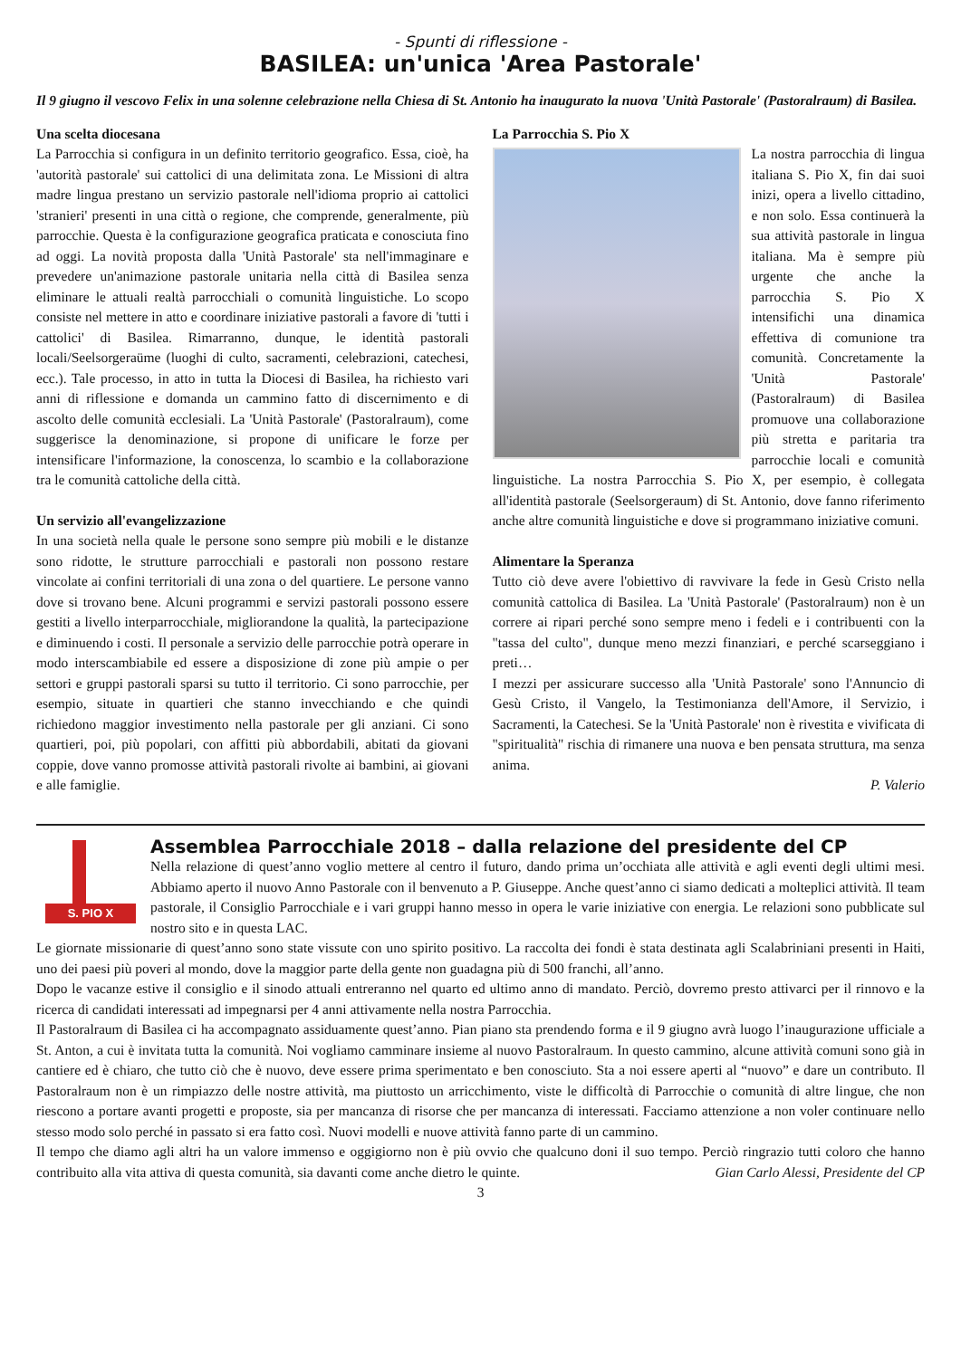- Spunti di riflessione -
BASILEA: un'unica 'Area Pastorale'
Il 9 giugno il vescovo Felix in una solenne celebrazione nella Chiesa di St. Antonio ha inaugurato la nuova 'Unità Pastorale' (Pastoralraum) di Basilea.
Una scelta diocesana
La Parrocchia si configura in un definito territorio geografico. Essa, cioè, ha 'autorità pastorale' sui cattolici di una delimitata zona. Le Missioni di altra madre lingua prestano un servizio pastorale nell'idioma proprio ai cattolici 'stranieri' presenti in una città o regione, che comprende, generalmente, più parrocchie. Questa è la configurazione geografica praticata e conosciuta fino ad oggi. La novità proposta dalla 'Unità Pastorale' sta nell'immaginare e prevedere un'animazione pastorale unitaria nella città di Basilea senza eliminare le attuali realtà parrocchiali o comunità linguistiche. Lo scopo consiste nel mettere in atto e coordinare iniziative pastorali a favore di 'tutti i cattolici' di Basilea. Rimarranno, dunque, le identità pastorali locali/Seelsorgeraüme (luoghi di culto, sacramenti, celebrazioni, catechesi, ecc.). Tale processo, in atto in tutta la Diocesi di Basilea, ha richiesto vari anni di riflessione e domanda un cammino fatto di discernimento e di ascolto delle comunità ecclesiali. La 'Unità Pastorale' (Pastoralraum), come suggerisce la denominazione, si propone di unificare le forze per intensificare l'informazione, la conoscenza, lo scambio e la collaborazione tra le comunità cattoliche della città.
Un servizio all'evangelizzazione
In una società nella quale le persone sono sempre più mobili e le distanze sono ridotte, le strutture parrocchiali e pastorali non possono restare vincolate ai confini territoriali di una zona o del quartiere. Le persone vanno dove si trovano bene. Alcuni programmi e servizi pastorali possono essere gestiti a livello interparrocchiale, migliorandone la qualità, la partecipazione e diminuendo i costi. Il personale a servizio delle parrocchie potrà operare in modo interscambiabile ed essere a disposizione di zone più ampie o per settori e gruppi pastorali sparsi su tutto il territorio. Ci sono parrocchie, per esempio, situate in quartieri che stanno invecchiando e che quindi richiedono maggior investimento nella pastorale per gli anziani. Ci sono quartieri, poi, più popolari, con affitti più abbordabili, abitati da giovani coppie, dove vanno promosse attività pastorali rivolte ai bambini, ai giovani e alle famiglie.
La Parrocchia S. Pio X
La nostra parrocchia di lingua italiana S. Pio X, fin dai suoi inizi, opera a livello cittadino, e non solo. Essa continuerà la sua attività pastorale in lingua italiana. Ma è sempre più urgente che anche la parrocchia S. Pio X intensifichi una dinamica effettiva di comunione tra comunità. Concretamente la 'Unità Pastorale' (Pastoralraum) di Basilea promuove una collaborazione più stretta e paritaria tra parrocchie locali e comunità linguistiche. La nostra Parrocchia S. Pio X, per esempio, è collegata all'identità pastorale (Seelsorgeraum) di St. Antonio, dove fanno riferimento anche altre comunità linguistiche e dove si programmano iniziative comuni.
Alimentare la Speranza
Tutto ciò deve avere l'obiettivo di ravvivare la fede in Gesù Cristo nella comunità cattolica di Basilea. La 'Unità Pastorale' (Pastoralraum) non è un correre ai ripari perché sono sempre meno i fedeli e i contribuenti con la "tassa del culto", dunque meno mezzi finanziari, e perché scarseggiano i preti…
I mezzi per assicurare successo alla 'Unità Pastorale' sono l'Annuncio di Gesù Cristo, il Vangelo, la Testimonianza dell'Amore, il Servizio, i Sacramenti, la Catechesi. Se la 'Unità Pastorale' non è rivestita e vivificata di "spiritualità" rischia di rimanere una nuova e ben pensata struttura, ma senza anima.
P. Valerio
S. PIO X
Assemblea Parrocchiale 2018 – dalla relazione del presidente del CP
Nella relazione di quest’anno voglio mettere al centro il futuro, dando prima un’occhiata alle attività e agli eventi degli ultimi mesi. Abbiamo aperto il nuovo Anno Pastorale con il benvenuto a P. Giuseppe. Anche quest’anno ci siamo dedicati a molteplici attività. Il team pastorale, il Consiglio Parrocchiale e i vari gruppi hanno messo in opera le varie iniziative con energia. Le relazioni sono pubblicate sul nostro sito e in questa LAC.
Le giornate missionarie di quest’anno sono state vissute con uno spirito positivo. La raccolta dei fondi è stata destinata agli Scalabriniani presenti in Haiti, uno dei paesi più poveri al mondo, dove la maggior parte della gente non guadagna più di 500 franchi, all’anno.
Dopo le vacanze estive il consiglio e il sinodo attuali entreranno nel quarto ed ultimo anno di mandato. Perciò, dovremo presto attivarci per il rinnovo e la ricerca di candidati interessati ad impegnarsi per 4 anni attivamente nella nostra Parrocchia.
Il Pastoralraum di Basilea ci ha accompagnato assiduamente quest’anno. Pian piano sta prendendo forma e il 9 giugno avrà luogo l’inaugurazione ufficiale a St. Anton, a cui è invitata tutta la comunità. Noi vogliamo camminare insieme al nuovo Pastoralraum. In questo cammino, alcune attività comuni sono già in cantiere ed è chiaro, che tutto ciò che è nuovo, deve essere prima sperimentato e ben conosciuto. Sta a noi essere aperti al “nuovo” e dare un contributo. Il Pastoralraum non è un rimpiazzo delle nostre attività, ma piuttosto un arricchimento, viste le difficoltà di Parrocchie o comunità di altre lingue, che non riescono a portare avanti progetti e proposte, sia per mancanza di risorse che per mancanza di interessati. Facciamo attenzione a non voler continuare nello stesso modo solo perché in passato si era fatto così. Nuovi modelli e nuove attività fanno parte di un cammino.
Il tempo che diamo agli altri ha un valore immenso e oggigiorno non è più ovvio che qualcuno doni il suo tempo. Perciò ringrazio tutti coloro che hanno contribuito alla vita attiva di questa comunità, sia davanti come anche dietro le quinte. Gian Carlo Alessi, Presidente del CP
3